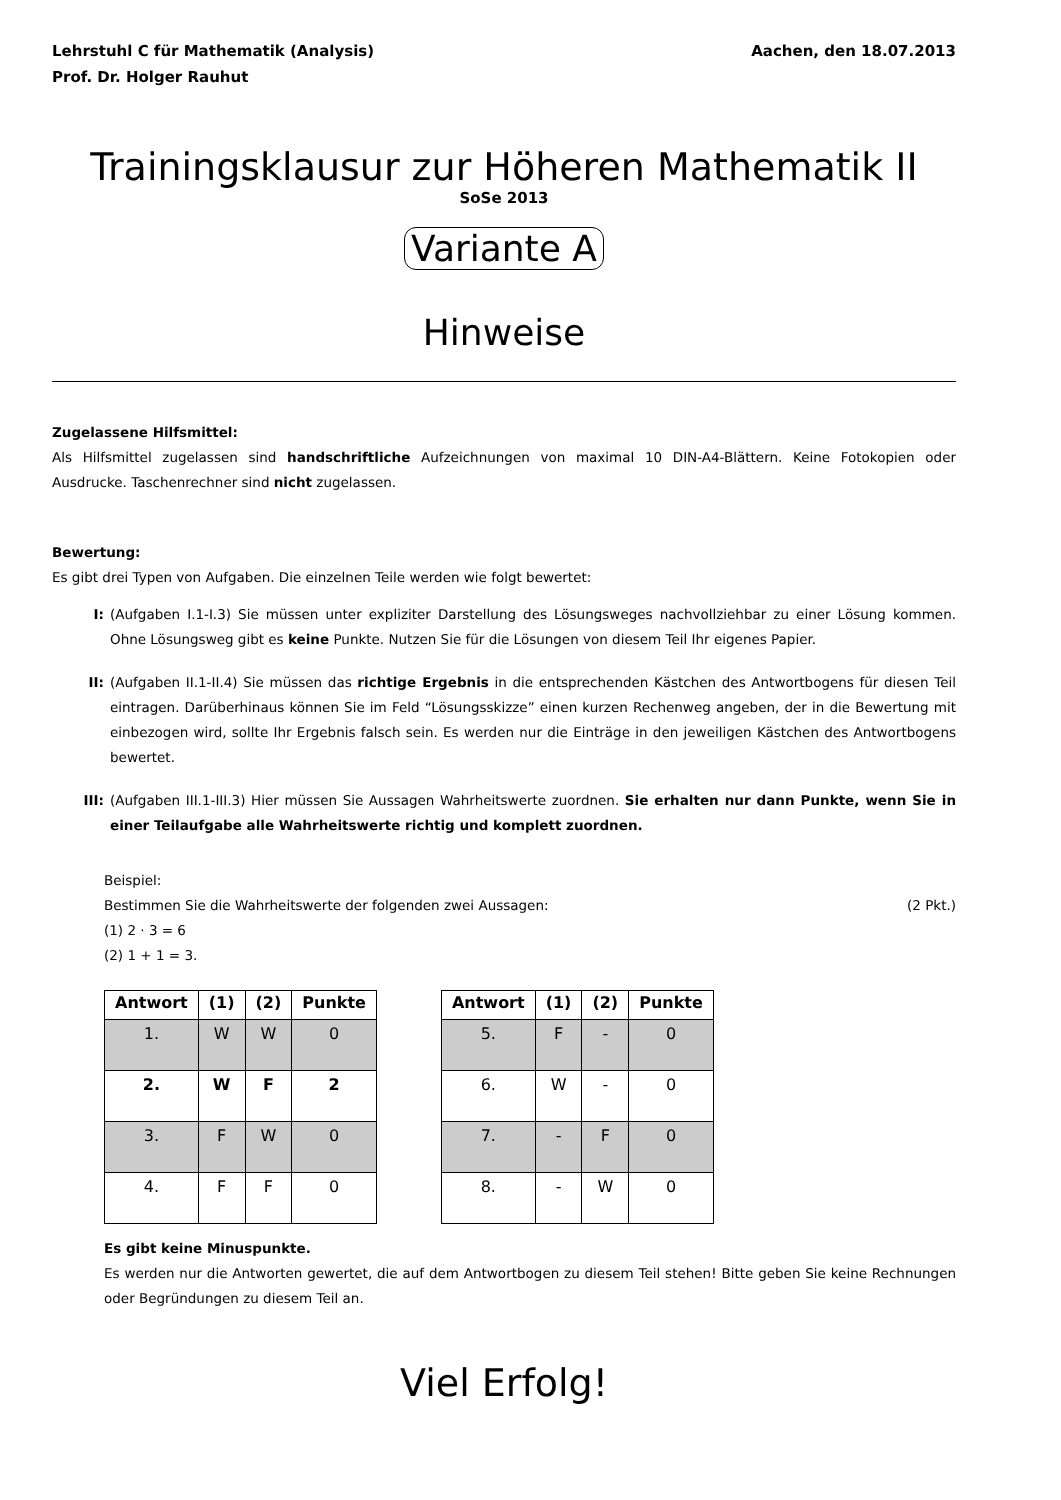Lehrstuhl C für Mathematik (Analysis)
Prof. Dr. Holger Rauhut
Aachen, den 18.07.2013
Trainingsklausur zur Höheren Mathematik II
SoSe 2013
Variante A
Hinweise
Zugelassene Hilfsmittel:
Als Hilfsmittel zugelassen sind handschriftliche Aufzeichnungen von maximal 10 DIN-A4-Blättern. Keine Fotokopien oder Ausdrucke. Taschenrechner sind nicht zugelassen.
Bewertung:
Es gibt drei Typen von Aufgaben. Die einzelnen Teile werden wie folgt bewertet:
I: (Aufgaben I.1-I.3) Sie müssen unter expliziter Darstellung des Lösungsweges nachvollziehbar zu einer Lösung kommen. Ohne Lösungsweg gibt es keine Punkte. Nutzen Sie für die Lösungen von diesem Teil Ihr eigenes Papier.
II: (Aufgaben II.1-II.4) Sie müssen das richtige Ergebnis in die entsprechenden Kästchen des Antwortbogens für diesen Teil eintragen. Darüberhinaus können Sie im Feld “Lösungsskizze” einen kurzen Rechenweg angeben, der in die Bewertung mit einbezogen wird, sollte Ihr Ergebnis falsch sein. Es werden nur die Einträge in den jeweiligen Kästchen des Antwortbogens bewertet.
III: (Aufgaben III.1-III.3) Hier müssen Sie Aussagen Wahrheitswerte zuordnen. Sie erhalten nur dann Punkte, wenn Sie in einer Teilaufgabe alle Wahrheitswerte richtig und komplett zuordnen.
Beispiel:
Bestimmen Sie die Wahrheitswerte der folgenden zwei Aussagen: (2 Pkt.)
(1) 2 · 3 = 6
(2) 1 + 1 = 3.
| Antwort | (1) | (2) | Punkte |
| --- | --- | --- | --- |
| 1. | W | W | 0 |
| 2. | W | F | 2 |
| 3. | F | W | 0 |
| 4. | F | F | 0 |
| Antwort | (1) | (2) | Punkte |
| --- | --- | --- | --- |
| 5. | F | - | 0 |
| 6. | W | - | 0 |
| 7. | - | F | 0 |
| 8. | - | W | 0 |
Es gibt keine Minuspunkte.
Es werden nur die Antworten gewertet, die auf dem Antwortbogen zu diesem Teil stehen! Bitte geben Sie keine Rechnungen oder Begründungen zu diesem Teil an.
Viel Erfolg!